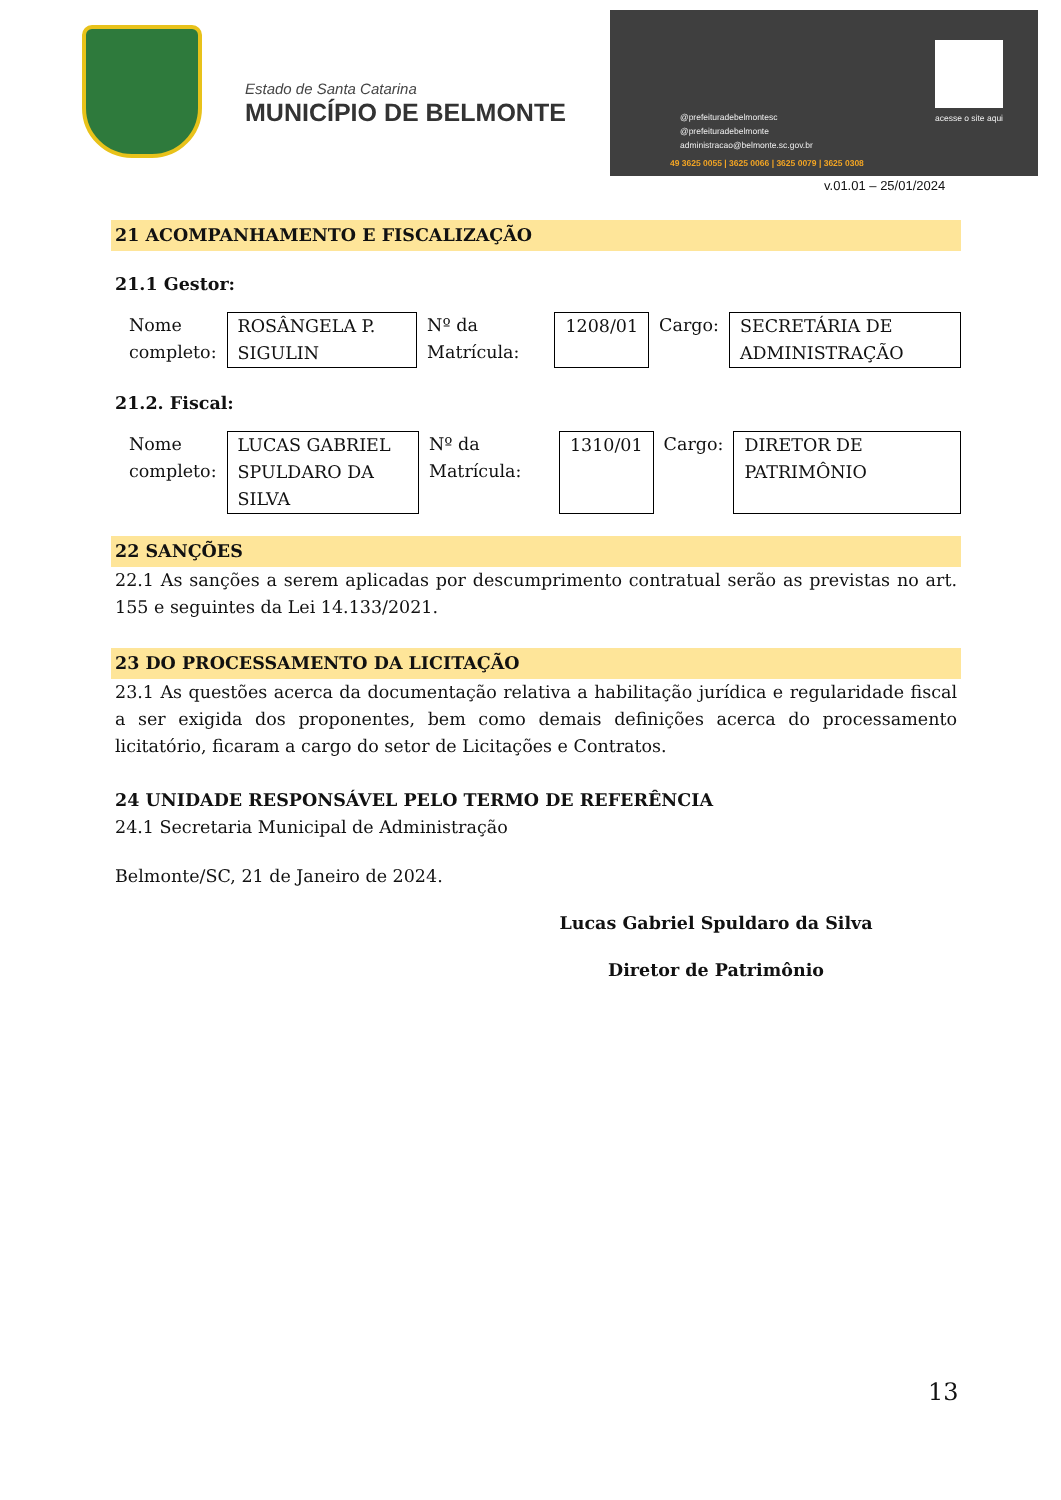Estado de Santa Catarina
MUNICÍPIO DE BELMONTE
@prefeituradebelmontesc
@prefeituradebelmonte
administracao@belmonte.sc.gov.br
49 3625 0055 | 3625 0066 | 3625 0079 | 3625 0308
acesse o site aqui
v.01.01 – 25/01/2024
21 ACOMPANHAMENTO E FISCALIZAÇÃO
21.1 Gestor:
| Nome completo: | ROSÂNGELA P. SIGULIN | Nº da Matrícula: | 1208/01 | Cargo: | SECRETÁRIA DE ADMINISTRAÇÃO |
21.2. Fiscal:
| Nome completo: | LUCAS GABRIEL SPULDARO DA SILVA | Nº da Matrícula: | 1310/01 | Cargo: | DIRETOR DE PATRIMÔNIO |
22 SANÇÕES
22.1 As sanções a serem aplicadas por descumprimento contratual serão as previstas no art. 155 e seguintes da Lei 14.133/2021.
23 DO PROCESSAMENTO DA LICITAÇÃO
23.1 As questões acerca da documentação relativa a habilitação jurídica e regularidade fiscal a ser exigida dos proponentes, bem como demais definições acerca do processamento licitatório, ficaram a cargo do setor de Licitações e Contratos.
24 UNIDADE RESPONSÁVEL PELO TERMO DE REFERÊNCIA
24.1 Secretaria Municipal de Administração
Belmonte/SC, 21 de Janeiro de 2024.
Lucas Gabriel Spuldaro da Silva
Diretor de Patrimônio
13